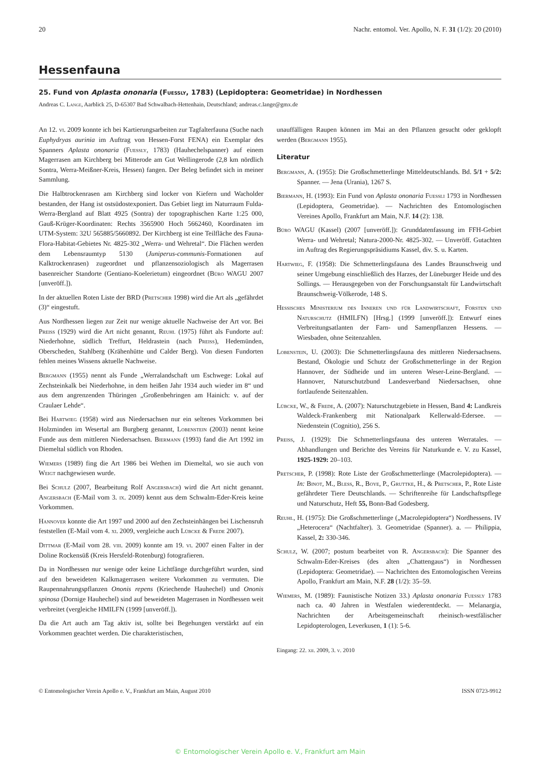20 Nachr. entomol. Ver. Apollo, N. F. 31 (1/2): 20 (2010)
Hessenfauna
25. Fund von Aplasta ononaria (Fuessly, 1783) (Lepidoptera: Geometridae) in Nordhessen
Andreas C. Lange, Aarblick 25, D-65307 Bad Schwalbach-Hettenhain, Deutschland; andreas.c.lange@gmx.de
An 12. vi. 2009 konnte ich bei Kartierungsarbeiten zur Tagfalterfauna (Suche nach Euphydryas aurinia im Auftrag von Hessen-Forst FENA) ein Exemplar des Spanners Aplasta ononaria (Fuessly, 1783) (Hauhechelspanner) auf einem Magerrasen am Kirchberg bei Mitterode am Gut Wellingerode (2,8 km nördlich Sontra, Werra-Meißner-Kreis, Hessen) fangen. Der Beleg befindet sich in meiner Sammlung.
Die Halbtrockenrasen am Kirchberg sind locker von Kiefern und Wacholder bestanden, der Hang ist ostsüdostexponiert. Das Gebiet liegt im Naturraum Fulda-Werra-Bergland auf Blatt 4925 (Sontra) der topographischen Karte 1:25 000, Gauß-Krüger-Koordinaten: Rechts 3565900 Hoch 5662460, Koordinaten im UTM-System: 32U 565885/5660892. Der Kirchberg ist eine Teilfläche des Fauna-Flora-Habitat-Gebietes Nr. 4825-302 „Werra- und Wehretal“. Die Flächen werden dem Lebensraumtyp 5130 (Juniperus-communis-Formationen auf Kalktrockenrasen) zugeordnet und pflanzensoziologisch als Magerrasen basenreicher Standorte (Gentiano-Koelerietum) eingeordnet (Büro WAGU 2007 [unveröff.]).
In der aktuellen Roten Liste der BRD (Pretscher 1998) wird die Art als „gefährdet (3)“ eingestuft.
Aus Nordhessen liegen zur Zeit nur wenige aktuelle Nachweise der Art vor. Bei Preiss (1929) wird die Art nicht genannt, Reuhl (1975) führt als Fundorte auf: Niederhohne, südlich Treffurt, Heldrastein (nach Preiss), Hedemünden, Oberscheden, Stahlberg (Krähenhütte und Calder Berg). Von diesen Fundorten fehlen meines Wissens aktuelle Nachweise.
Bergmann (1955) nennt als Funde „Werralandschaft um Eschwege: Lokal auf Zechsteinkalk bei Niederhohne, in dem heißen Jahr 1934 auch wieder im 8“ und aus dem angrenzenden Thüringen „Großenbehringen am Hainich: v. auf der Craulaer Lehde“.
Bei Hartwieg (1958) wird aus Niedersachsen nur ein seltenes Vorkommen bei Holzminden im Wesertal am Burgberg genannt, Lobenstein (2003) nennt keine Funde aus dem mittleren Niedersachsen. Biermann (1993) fand die Art 1992 im Diemeltal südlich von Rhoden.
Wiemers (1989) fing die Art 1986 bei Wethen im Diemeltal, wo sie auch von Weigt nachgewiesen wurde.
Bei Schulz (2007, Bearbeitung Rolf Angersbach) wird die Art nicht genannt. Angersbach (E-Mail vom 3. ix. 2009) kennt aus dem Schwalm-Eder-Kreis keine Vorkommen.
Hannover konnte die Art 1997 und 2000 auf den Zechsteinhängen bei Lischensruh feststellen (E-Mail vom 4. xi. 2009, vergleiche auch Lübcke & Frede 2007).
Dittmar (E-Mail vom 28. viii. 2009) konnte am 19. vi. 2007 einen Falter in der Doline Rockensüß (Kreis Hersfeld-Rotenburg) fotografieren.
Da in Nordhessen nur wenige oder keine Lichtfänge durchgeführt wurden, sind auf den beweideten Kalkmagerrasen weitere Vorkommen zu vermuten. Die Raupennahrungspflanzen Ononis repens (Kriechende Hauhechel) und Ononis spinosa (Dornige Hauhechel) sind auf beweideten Magerrasen in Nordhessen weit verbreitet (vergleiche HMILFN (1999 [unveröff.]).
Da die Art auch am Tag aktiv ist, sollte bei Begehungen verstärkt auf ein Vorkommen geachtet werden. Die charakteristischen,
unauffälligen Raupen können im Mai an den Pflanzen gesucht oder geklopft werden (Bergmann 1955).
Literatur
Bergmann, A. (1955): Die Großschmetterlinge Mitteldeutschlands. Bd. 5/1 + 5/2: Spanner. — Jena (Urania), 1267 S.
Biermann, H. (1993): Ein Fund von Aplasta ononaria Fuessli 1793 in Nordhessen (Lepidoptera, Geometridae). — Nachrichten des Entomologischen Vereines Apollo, Frankfurt am Main, N.F. 14 (2): 138.
Büro WAGU (Kassel) (2007 [unveröff.]): Grunddatenfassung im FFH-Gebiet Werra- und Wehretal; Natura-2000-Nr. 4825-302. — Unveröff. Gutachten im Auftrag des Regierungspräsidiums Kassel, div. S. u. Karten.
Hartwieg, F. (1958): Die Schmetterlingsfauna des Landes Braunschweig und seiner Umgebung einschließlich des Harzes, der Lüneburger Heide und des Sollings. — Herausgegeben von der Forschungsanstalt für Landwirtschaft Braunschweig-Völkerode, 148 S.
Hessisches Ministerium des Inneren und für Landwirtschaft, Forsten und Naturschutz (HMILFN) [Hrsg.] (1999 [unveröff.]): Entwurf eines Verbreitungsatlanten der Farn- und Samenpflanzen Hessens. — Wiesbaden, ohne Seitenzahlen.
Lobenstein, U. (2003): Die Schmetterlingsfauna des mittleren Niedersachsens. Bestand, Ökologie und Schutz der Großschmetterlinge in der Region Hannover, der Südheide und im unteren Weser-Leine-Bergland. — Hannover, Naturschutzbund Landesverband Niedersachsen, ohne fortlaufende Seitenzahlen.
Lübcke, W., & Frede, A. (2007): Naturschutzgebiete in Hessen, Band 4: Landkreis Waldeck-Frankenberg mit Nationalpark Kellerwald-Edersee. — Niedenstein (Cognitio), 256 S.
Preiss, J. (1929): Die Schmetterlingsfauna des unteren Werratales. — Abhandlungen und Berichte des Vereins für Naturkunde e. V. zu Kassel, 1925-1929: 20–103.
Pretscher, P. (1998): Rote Liste der Großschmetterlinge (Macrolepidoptera). — In: Binot, M., Bless, R., Boye, P., Gruttke, H., & Pretscher, P., Rote Liste gefährdeter Tiere Deutschlands. — Schriftenreihe für Landschaftspflege und Naturschutz, Heft 55, Bonn-Bad Godesberg.
Reuhl, H. (1975): Die Großschmetterlinge („Macrolepidoptera“) Nordhessens. IV „Heterocera“ (Nachtfalter). 3. Geometridae (Spanner). a. — Philippia, Kassel, 2: 330-346.
Schulz, W. (2007; postum bearbeitet von R. Angersbach): Die Spanner des Schwalm-Eder-Kreises (des alten „Chattengaus“) in Nordhessen (Lepidoptera: Geometridae). — Nachrichten des Entomologischen Vereins Apollo, Frankfurt am Main, N.F. 28 (1/2): 35–59.
Wiemers, M. (1989): Faunistische Notizen 33.) Aplasta ononaria Fuessly 1783 nach ca. 40 Jahren in Westfalen wiederentdeckt. — Melanargia, Nachrichten der Arbeitsgemeinschaft rheinisch-westfälischer Lepidopterologen, Leverkusen, 1 (1): 5-6.
Eingang: 22. xii. 2009, 3. v. 2010
© Entomologischer Verein Apollo e. V., Frankfurt am Main, August 2010 ISSN 0723-9912
© Entomologischer Verein Apollo e. V., Frankfurt am Main